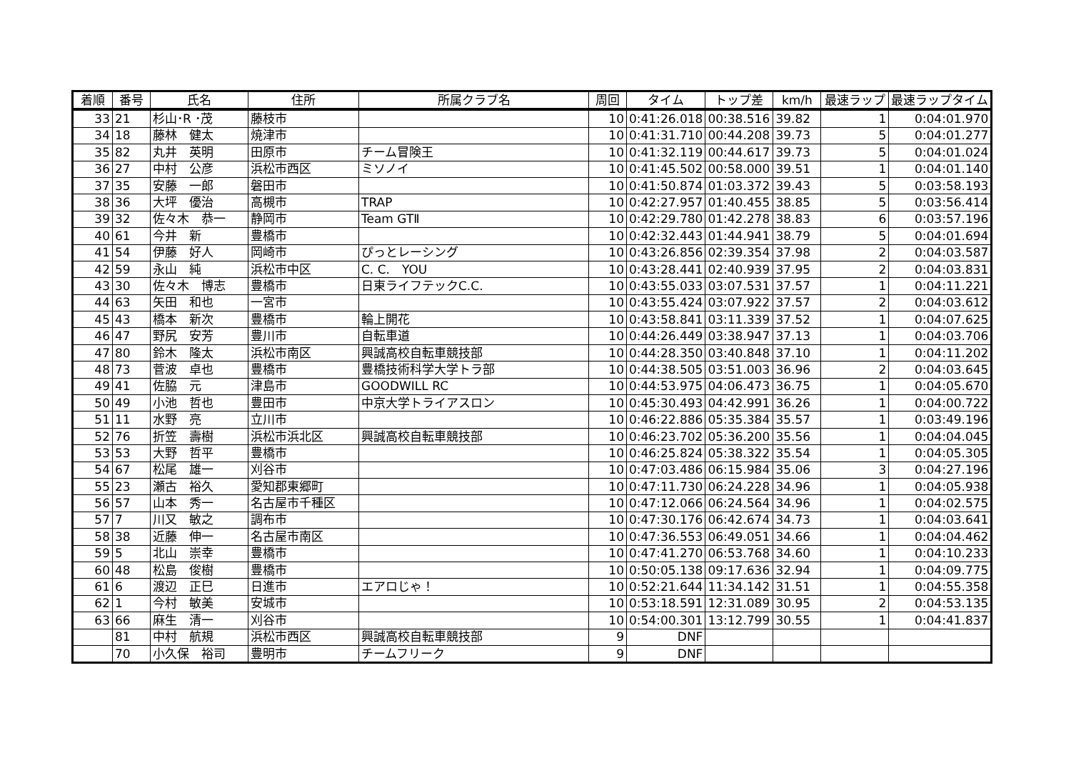| 着順 | 番号 | 氏名 | 住所 | 所属クラブ名 | 周回 | タイム | トップ差 | km/h | 最速ラップ | 最速ラップタイム |
| --- | --- | --- | --- | --- | --- | --- | --- | --- | --- | --- |
| 33 | 21 | 杉山･R ･茂 | 藤枝市 | | 10 | 0:41:26.018 | 00:38.516 | 39.82 | 1 | 0:04:01.970 |
| 34 | 18 | 藤林 健太 | 焼津市 | | 10 | 0:41:31.710 | 00:44.208 | 39.73 | 5 | 0:04:01.277 |
| 35 | 82 | 丸井 英明 | 田原市 | チーム冒険王 | 10 | 0:41:32.119 | 00:44.617 | 39.73 | 5 | 0:04:01.024 |
| 36 | 27 | 中村 公彦 | 浜松市西区 | ミソノイ | 10 | 0:41:45.502 | 00:58.000 | 39.51 | 1 | 0:04:01.140 |
| 37 | 35 | 安藤 一郎 | 磐田市 | | 10 | 0:41:50.874 | 01:03.372 | 39.43 | 5 | 0:03:58.193 |
| 38 | 36 | 大坪 優治 | 高槻市 | TRAP | 10 | 0:42:27.957 | 01:40.455 | 38.85 | 5 | 0:03:56.414 |
| 39 | 32 | 佐々木 恭一 | 静岡市 | Team GTⅡ | 10 | 0:42:29.780 | 01:42.278 | 38.83 | 6 | 0:03:57.196 |
| 40 | 61 | 今井 新 | 豊橋市 | | 10 | 0:42:32.443 | 01:44.941 | 38.79 | 5 | 0:04:01.694 |
| 41 | 54 | 伊藤 好人 | 岡崎市 | ぴっとレーシング | 10 | 0:43:26.856 | 02:39.354 | 37.98 | 2 | 0:04:03.587 |
| 42 | 59 | 永山 純 | 浜松市中区 | C. C. YOU | 10 | 0:43:28.441 | 02:40.939 | 37.95 | 2 | 0:04:03.831 |
| 43 | 30 | 佐々木 博志 | 豊橋市 | 日東ライフテックC.C. | 10 | 0:43:55.033 | 03:07.531 | 37.57 | 1 | 0:04:11.221 |
| 44 | 63 | 矢田 和也 | 一宮市 | | 10 | 0:43:55.424 | 03:07.922 | 37.57 | 2 | 0:04:03.612 |
| 45 | 43 | 橋本 新次 | 豊橋市 | 輪上開花 | 10 | 0:43:58.841 | 03:11.339 | 37.52 | 1 | 0:04:07.625 |
| 46 | 47 | 野尻 安芳 | 豊川市 | 自転車道 | 10 | 0:44:26.449 | 03:38.947 | 37.13 | 1 | 0:04:03.706 |
| 47 | 80 | 鈴木 隆太 | 浜松市南区 | 興誠高校自転車競技部 | 10 | 0:44:28.350 | 03:40.848 | 37.10 | 1 | 0:04:11.202 |
| 48 | 73 | 菅波 卓也 | 豊橋市 | 豊橋技術科学大学トラ部 | 10 | 0:44:38.505 | 03:51.003 | 36.96 | 2 | 0:04:03.645 |
| 49 | 41 | 佐脇 元 | 津島市 | GOODWILL RC | 10 | 0:44:53.975 | 04:06.473 | 36.75 | 1 | 0:04:05.670 |
| 50 | 49 | 小池 哲也 | 豊田市 | 中京大学トライアスロン | 10 | 0:45:30.493 | 04:42.991 | 36.26 | 1 | 0:04:00.722 |
| 51 | 11 | 水野 亮 | 立川市 | | 10 | 0:46:22.886 | 05:35.384 | 35.57 | 1 | 0:03:49.196 |
| 52 | 76 | 折笠 壽樹 | 浜松市浜北区 | 興誠高校自転車競技部 | 10 | 0:46:23.702 | 05:36.200 | 35.56 | 1 | 0:04:04.045 |
| 53 | 53 | 大野 哲平 | 豊橋市 | | 10 | 0:46:25.824 | 05:38.322 | 35.54 | 1 | 0:04:05.305 |
| 54 | 67 | 松尾 雄一 | 刈谷市 | | 10 | 0:47:03.486 | 06:15.984 | 35.06 | 3 | 0:04:27.196 |
| 55 | 23 | 瀬古 裕久 | 愛知郡東郷町 | | 10 | 0:47:11.730 | 06:24.228 | 34.96 | 1 | 0:04:05.938 |
| 56 | 57 | 山本 秀一 | 名古屋市千種区 | | 10 | 0:47:12.066 | 06:24.564 | 34.96 | 1 | 0:04:02.575 |
| 57 | 7 | 川又 敏之 | 調布市 | | 10 | 0:47:30.176 | 06:42.674 | 34.73 | 1 | 0:04:03.641 |
| 58 | 38 | 近藤 伸一 | 名古屋市南区 | | 10 | 0:47:36.553 | 06:49.051 | 34.66 | 1 | 0:04:04.462 |
| 59 | 5 | 北山 崇幸 | 豊橋市 | | 10 | 0:47:41.270 | 06:53.768 | 34.60 | 1 | 0:04:10.233 |
| 60 | 48 | 松島 俊樹 | 豊橋市 | | 10 | 0:50:05.138 | 09:17.636 | 32.94 | 1 | 0:04:09.775 |
| 61 | 6 | 渡辺 正巳 | 日進市 | エアロじゃ！ | 10 | 0:52:21.644 | 11:34.142 | 31.51 | 1 | 0:04:55.358 |
| 62 | 1 | 今村 敏美 | 安城市 | | 10 | 0:53:18.591 | 12:31.089 | 30.95 | 2 | 0:04:53.135 |
| 63 | 66 | 麻生 清一 | 刈谷市 | | 10 | 0:54:00.301 | 13:12.799 | 30.55 | 1 | 0:04:41.837 |
| | 81 | 中村 航規 | 浜松市西区 | 興誠高校自転車競技部 | 9 | DNF | | | | |
| | 70 | 小久保 裕司 | 豊明市 | チームフリーク | 9 | DNF | | | | |